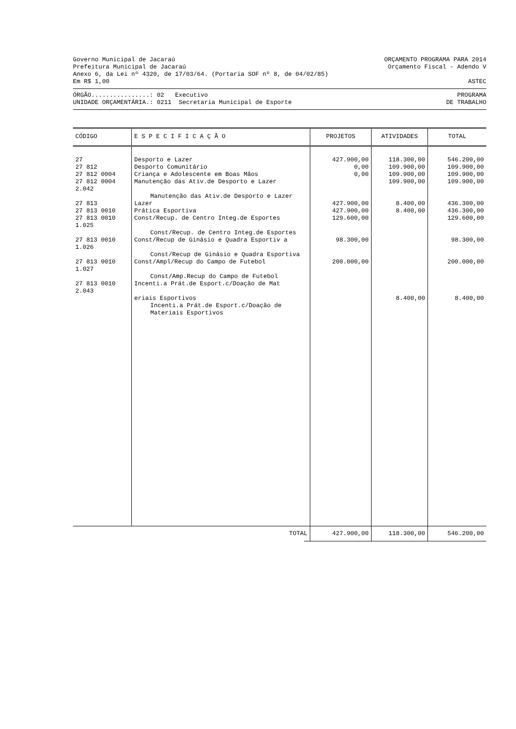Governo Municipal de Jacaraú ORÇAMENTO PROGRAMA PARA 2014
Prefeitura Municipal de Jacaraú Orçamento Fiscal - Adendo V
Anexo 6, da Lei nº 4320, de 17/03/64. (Portaria SOF nº 8, de 04/02/85)
Em R$ 1,00 ASTEC
ÓRGÃO................: 02 Executivo PROGRAMA
UNIDADE ORÇAMENTÁRIA.: 0211 Secretaria Municipal de Esporte DE TRABALHO
| CÓDIGO | E S P E C I F I C A Ç Ã O | PROJETOS | ATIVIDADES | TOTAL |
| --- | --- | --- | --- | --- |
| 27 | Desporto e Lazer | 427.900,00 | 118.300,00 | 546.200,00 |
| 27 812 | Desporto Comunitário | 0,00 | 109.900,00 | 109.900,00 |
| 27 812 0004 | Criança e Adolescente em Boas Mãos | 0,00 | 109.900,00 | 109.900,00 |
| 27 812 0004 2.042 | Manutenção das Ativ.de Desporto e Lazer | | 109.900,00 | 109.900,00 |
| | Manutenção das Ativ.de Desporto e Lazer | | | |
| 27 813 | Lazer | 427.900,00 | 8.400,00 | 436.300,00 |
| 27 813 0010 | Prática Esportiva | 427.900,00 | 8.400,00 | 436.300,00 |
| 27 813 0010 1.025 | Const/Recup. de Centro Integ.de Esportes | 129.600,00 | | 129.600,00 |
| | Const/Recup. de Centro Integ.de Esportes | | | |
| 27 813 0010 1.026 | Const/Recup de Ginásio e Quadra Esportiv a | 98.300,00 | | 98.300,00 |
| | Const/Recup de Ginásio e Quadra Esportiva | | | |
| 27 813 0010 1.027 | Const/Ampl/Recup do Campo de Futebol | 200.000,00 | | 200.000,00 |
| | Const/Amp.Recup do Campo de Futebol | | | |
| 27 813 0010 2.043 | Incenti.a Prát.de Esport.c/Doação de Mat | | | |
| | eriais Esportivos | | 8.400,00 | 8.400,00 |
| | Incenti.a Prát.de Esport.c/Doação de | | | |
| | Materiais Esportivos | | | |
| TOTAL | 427.900,00 | 118.300,00 | 546.200,00 |